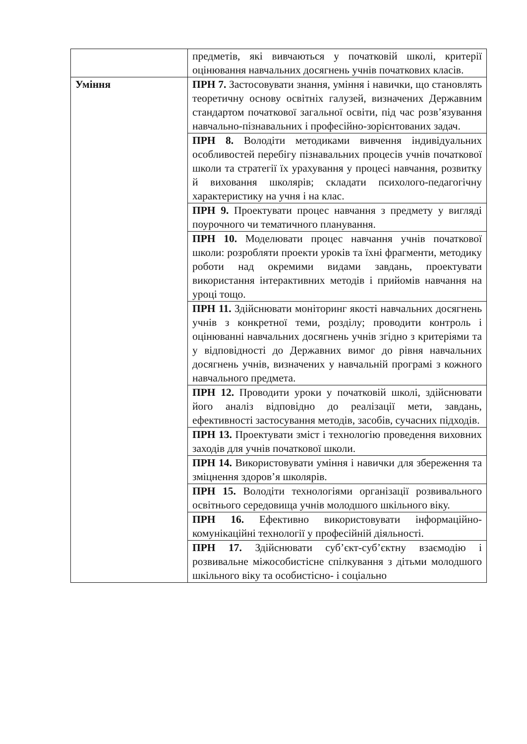| | предметів, які вивчаються у початковій школі, критерії оцінювання навчальних досягнень учнів початкових класів. |
| Уміння | ПРН 7. Застосовувати знання, уміння і навички, що становлять теоретичну основу освітніх галузей, визначених Державним стандартом початкової загальної освіти, під час розв’язування навчально-пізнавальних і професійно-зорієнтованих задач. |
| | ПРН 8. Володіти методиками вивчення індивідуальних особливостей перебігу пізнавальних процесів учнів початкової школи та стратегії їх урахування у процесі навчання, розвитку й виховання школярів; складати психолого-педагогічну характеристику на учня і на клас. |
| | ПРН 9. Проектувати процес навчання з предмету у вигляді поурочного чи тематичного планування. |
| | ПРН 10. Моделювати процес навчання учнів початкової школи: розробляти проекти уроків та їхні фрагменти, методику роботи над окремими видами завдань, проектувати використання інтерактивних методів і прийомів навчання на уроці тощо. |
| | ПРН 11. Здійснювати моніторинг якості навчальних досягнень учнів з конкретної теми, розділу; проводити контроль і оцінюванні навчальних досягнень учнів згідно з критеріями та у відповідності до Державних вимог до рівня навчальних досягнень учнів, визначених у навчальній програмі з кожного навчального предмета. |
| | ПРН 12. Проводити уроки у початковій школі, здійснювати його аналіз відповідно до реалізації мети, завдань, ефективності застосування методів, засобів, сучасних підходів. |
| | ПРН 13. Проектувати зміст і технологію проведення виховних заходів для учнів початкової школи. |
| | ПРН 14. Використовувати уміння і навички для збереження та зміцнення здоров’я школярів. |
| | ПРН 15. Володіти технологіями організації розвивального освітнього середовища учнів молодшого шкільного віку. |
| | ПРН 16. Ефективно використовувати інформаційно-комунікаційні технології у професійній діяльності. |
| | ПРН 17. Здійснювати суб’єкт-суб’єктну взаємодію і розвивальне міжособистісне спілкування з дітьми молодшого шкільного віку та особистісно- і соціально |